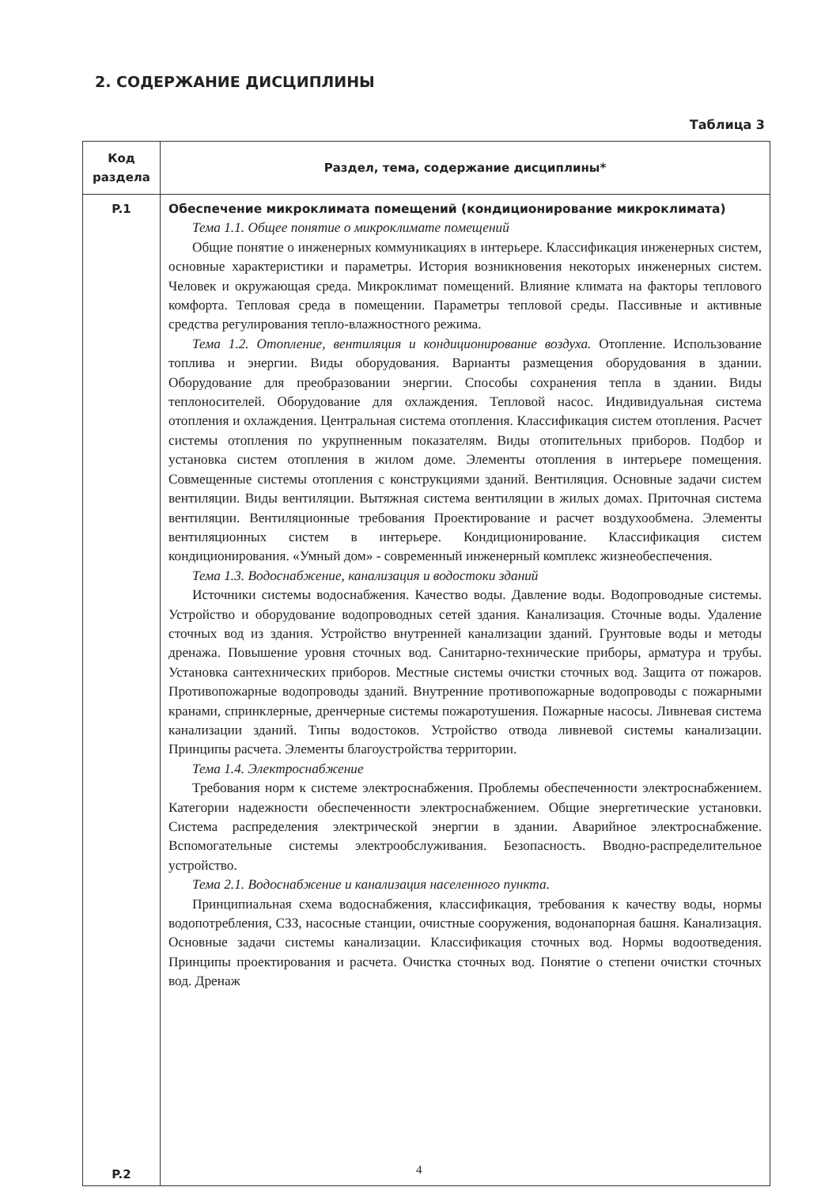2. СОДЕРЖАНИЕ ДИСЦИПЛИНЫ
Таблица 3
| Код раздела | Раздел, тема, содержание дисциплины* |
| --- | --- |
| P.1 P.2 | Обеспечение микроклимата помещений (кондиционирование микроклимата) Тема 1.1. Общее понятие о микроклимате помещений Общие понятие о инженерных коммуникациях в интерьере. Классификация инженерных систем, основные характеристики и параметры. История возникновения некоторых инженерных систем. Человек и окружающая среда. Микроклимат помещений. Влияние климата на факторы теплового комфорта. Тепловая среда в помещении. Параметры тепловой среды. Пассивные и активные средства регулирования тепло-влажностного режима. Тема 1.2. Отопление, вентиляция и кондиционирование воздуха. Отопление. Использование топлива и энергии. Виды оборудования. Варианты размещения оборудования в здании. Оборудование для преобразовании энергии. Способы сохранения тепла в здании. Виды теплоносителей. Оборудование для охлаждения. Тепловой насос. Индивидуальная система отопления и охлаждения. Центральная система отопления. Классификация систем отопления. Расчет системы отопления по укрупненным показателям. Виды отопительных приборов. Подбор и установка систем отопления в жилом доме. Элементы отопления в интерьере помещения. Совмещенные системы отопления с конструкциями зданий. Вентиляция. Основные задачи систем вентиляции. Виды вентиляции. Вытяжная система вентиляции в жилых домах. Приточная система вентиляции. Вентиляционные требования Проектирование и расчет воздухообмена. Элементы вентиляционных систем в интерьере. Кондиционирование. Классификация систем кондиционирования. «Умный дом» - современный инженерный комплекс жизнеобеспечения. Тема 1.3. Водоснабжение, канализация и водостоки зданий Источники системы водоснабжения. Качество воды. Давление воды. Водопроводные системы. Устройство и оборудование водопроводных сетей здания. Канализация. Сточные воды. Удаление сточных вод из здания. Устройство внутренней канализации зданий. Грунтовые воды и методы дренажа. Повышение уровня сточных вод. Санитарно-технические приборы, арматура и трубы. Установка сантехнических приборов. Местные системы очистки сточных вод. Защита от пожаров. Противопожарные водопроводы зданий. Внутренние противопожарные водопроводы с пожарными кранами, спринклерные, дренчерные системы пожаротушения. Пожарные насосы. Ливневая система канализации зданий. Типы водостоков. Устройство отвода ливневой системы канализации. Принципы расчета. Элементы благоустройства территории. Тема 1.4. Электроснабжение Требования норм к системе электроснабжения. Проблемы обеспеченности электроснабжением. Категории надежности обеспеченности электроснабжением. Общие энергетические установки. Система распределения электрической энергии в здании. Аварийное электроснабжение. Вспомогательные системы электрообслуживания. Безопасность. Вводно-распределительное устройство. Тема 2.1. Водоснабжение и канализация населенного пункта. Принципиальная схема водоснабжения, классификация, требования к качеству воды, нормы водопотребления, СЗЗ, насосные станции, очистные сооружения, водонапорная башня. Канализация. Основные задачи системы канализации. Классификация сточных вод. Нормы водоотведения. Принципы проектирования и расчета. Очистка сточных вод. Понятие о степени очистки сточных вод. Дренаж |
4